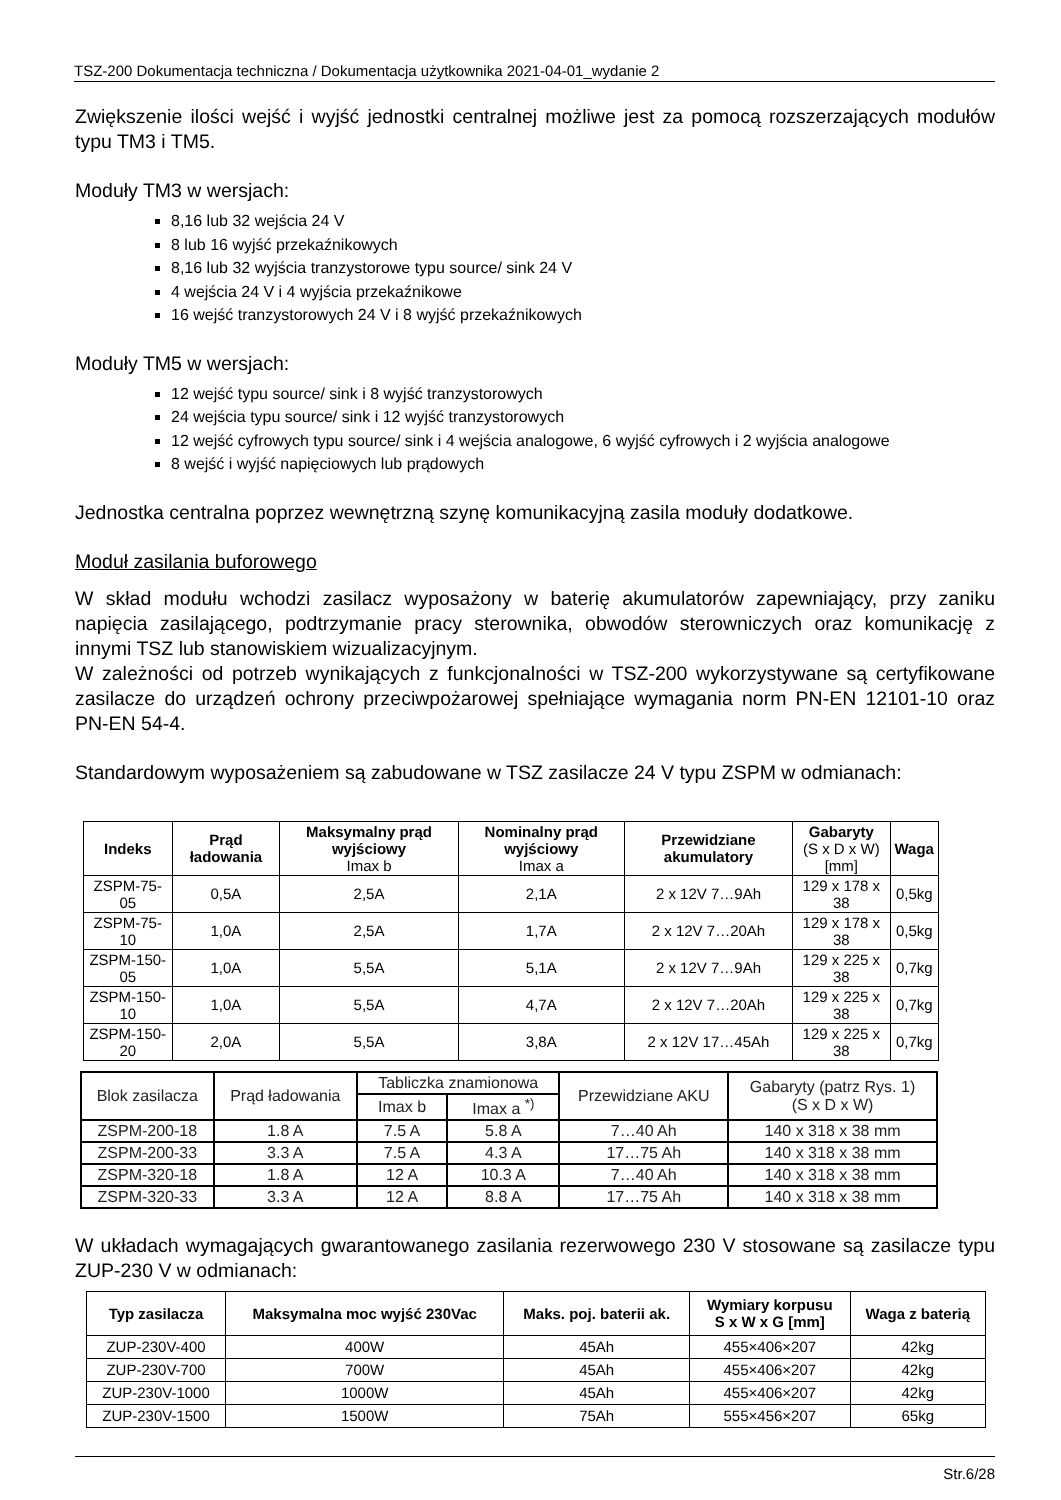TSZ-200 Dokumentacja techniczna / Dokumentacja użytkownika 2021-04-01_wydanie 2
Zwiększenie ilości wejść i wyjść jednostki centralnej możliwe jest za pomocą rozszerzających modułów typu TM3 i TM5.
Moduły TM3 w wersjach:
8,16 lub 32 wejścia 24 V
8 lub 16 wyjść przekaźnikowych
8,16 lub 32 wyjścia tranzystorowe typu source/ sink 24 V
4 wejścia 24 V i 4 wyjścia przekaźnikowe
16 wejść tranzystorowych 24 V i 8 wyjść przekaźnikowych
Moduły TM5 w wersjach:
12 wejść typu source/ sink i 8 wyjść tranzystorowych
24 wejścia typu source/ sink i 12 wyjść tranzystorowych
12 wejść cyfrowych typu source/ sink i 4 wejścia analogowe, 6 wyjść cyfrowych i 2 wyjścia analogowe
8 wejść i wyjść napięciowych lub prądowych
Jednostka centralna poprzez wewnętrzną szynę komunikacyjną zasila moduły dodatkowe.
Moduł zasilania buforowego
W skład modułu wchodzi zasilacz wyposażony w baterię akumulatorów zapewniający, przy zaniku napięcia zasilającego, podtrzymanie pracy sterownika, obwodów sterowniczych oraz komunikację z innymi TSZ lub stanowiskiem wizualizacyjnym.
W zależności od potrzeb wynikających z funkcjonalności w TSZ-200 wykorzystywane są certyfikowane zasilacze do urządzeń ochrony przeciwpożarowej spełniające wymagania norm PN-EN 12101-10 oraz PN-EN 54-4.
Standardowym wyposażeniem są zabudowane w TSZ zasilacze 24 V typu ZSPM w odmianach:
| Indeks | Prąd ładowania | Maksymalny prąd wyjściowy Imax b | Nominalny prąd wyjściowy Imax a | Przewidziane akumulatory | Gabaryty (S x D x W) [mm] | Waga |
| --- | --- | --- | --- | --- | --- | --- |
| ZSPM-75-05 | 0,5A | 2,5A | 2,1A | 2 x 12V 7…9Ah | 129 x 178 x 38 | 0,5kg |
| ZSPM-75-10 | 1,0A | 2,5A | 1,7A | 2 x 12V 7…20Ah | 129 x 178 x 38 | 0,5kg |
| ZSPM-150-05 | 1,0A | 5,5A | 5,1A | 2 x 12V 7…9Ah | 129 x 225 x 38 | 0,7kg |
| ZSPM-150-10 | 1,0A | 5,5A | 4,7A | 2 x 12V 7…20Ah | 129 x 225 x 38 | 0,7kg |
| ZSPM-150-20 | 2,0A | 5,5A | 3,8A | 2 x 12V 17…45Ah | 129 x 225 x 38 | 0,7kg |
| Blok zasilacza | Prąd ładowania | Tabliczka znamionowa | | Przewidziane AKU | Gabaryty (patrz Rys. 1) (S x D x W) |
| --- | --- | --- | --- | --- | --- |
| | | Imax b | Imax a <sup>*)</sup> | | |
| ZSPM-200-18 | 1.8 A | 7.5 A | 5.8 A | 7…40 Ah | 140 x 318 x 38 mm |
| ZSPM-200-33 | 3.3 A | 7.5 A | 4.3 A | 17…75 Ah | 140 x 318 x 38 mm |
| ZSPM-320-18 | 1.8 A | 12 A | 10.3 A | 7…40 Ah | 140 x 318 x 38 mm |
| ZSPM-320-33 | 3.3 A | 12 A | 8.8 A | 17…75 Ah | 140 x 318 x 38 mm |
W układach wymagających gwarantowanego zasilania rezerwowego 230 V stosowane są zasilacze typu ZUP-230 V w odmianach:
| Typ zasilacza | Maksymalna moc wyjść 230Vac | Maks. poj. baterii ak. | Wymiary korpusu S x W x G [mm] | Waga z baterią |
| --- | --- | --- | --- | --- |
| ZUP-230V-400 | 400W | 45Ah | 455×406×207 | 42kg |
| ZUP-230V-700 | 700W | 45Ah | 455×406×207 | 42kg |
| ZUP-230V-1000 | 1000W | 45Ah | 455×406×207 | 42kg |
| ZUP-230V-1500 | 1500W | 75Ah | 555×456×207 | 65kg |
Str.6/28